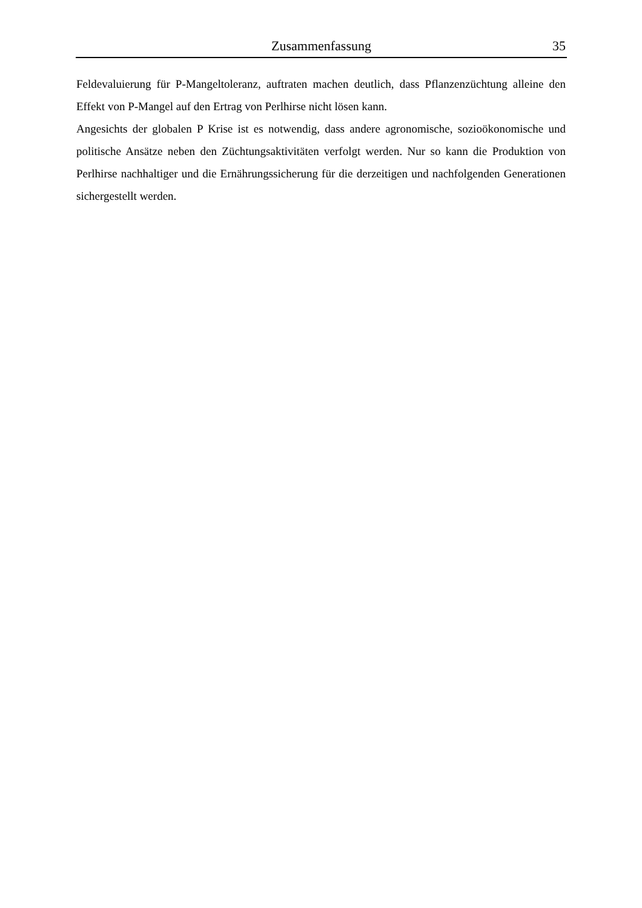Zusammenfassung 35
Feldevaluierung für P-Mangeltoleranz, auftraten machen deutlich, dass Pflanzenzüchtung alleine den Effekt von P-Mangel auf den Ertrag von Perlhirse nicht lösen kann.
Angesichts der globalen P Krise ist es notwendig, dass andere agronomische, sozioökonomische und politische Ansätze neben den Züchtungsaktivitäten verfolgt werden. Nur so kann die Produktion von Perlhirse nachhaltiger und die Ernährungssicherung für die derzeitigen und nachfolgenden Generationen sichergestellt werden.